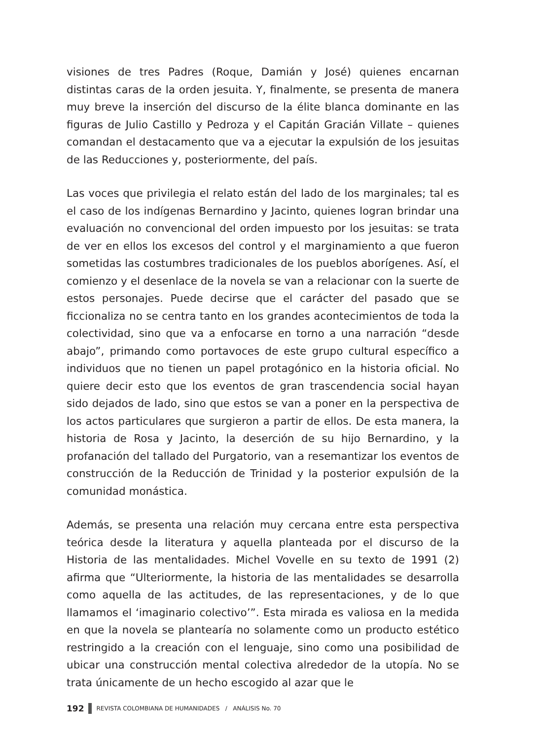visiones de tres Padres (Roque, Damián y José) quienes encarnan distintas caras de la orden jesuita. Y, finalmente, se presenta de manera muy breve la inserción del discurso de la élite blanca dominante en las figuras de Julio Castillo y Pedroza y el Capitán Gracián Villate – quienes comandan el destacamento que va a ejecutar la expulsión de los jesuitas de las Reducciones y, posteriormente, del país.
Las voces que privilegia el relato están del lado de los marginales; tal es el caso de los indígenas Bernardino y Jacinto, quienes logran brindar una evaluación no convencional del orden impuesto por los jesuitas: se trata de ver en ellos los excesos del control y el marginamiento a que fueron sometidas las costumbres tradicionales de los pueblos aborígenes. Así, el comienzo y el desenlace de la novela se van a relacionar con la suerte de estos personajes. Puede decirse que el carácter del pasado que se ficcionaliza no se centra tanto en los grandes acontecimientos de toda la colectividad, sino que va a enfocarse en torno a una narración “desde abajo”, primando como portavoces de este grupo cultural específico a individuos que no tienen un papel protagónico en la historia oficial. No quiere decir esto que los eventos de gran trascendencia social hayan sido dejados de lado, sino que estos se van a poner en la perspectiva de los actos particulares que surgieron a partir de ellos. De esta manera, la historia de Rosa y Jacinto, la deserción de su hijo Bernardino, y la profanación del tallado del Purgatorio, van a resemantizar los eventos de construcción de la Reducción de Trinidad y la posterior expulsión de la comunidad monástica.
Además, se presenta una relación muy cercana entre esta perspectiva teórica desde la literatura y aquella planteada por el discurso de la Historia de las mentalidades. Michel Vovelle en su texto de 1991 (2) afirma que “Ulteriormente, la historia de las mentalidades se desarrolla como aquella de las actitudes, de las representaciones, y de lo que llamamos el ‘imaginario colectivo’”. Esta mirada es valiosa en la medida en que la novela se plantearía no solamente como un producto estético restringido a la creación con el lenguaje, sino como una posibilidad de ubicar una construcción mental colectiva alrededor de la utopía. No se trata únicamente de un hecho escogido al azar que le
192 REVISTA COLOMBIANA DE HUMANIDADES / ANÁLISIS No. 70